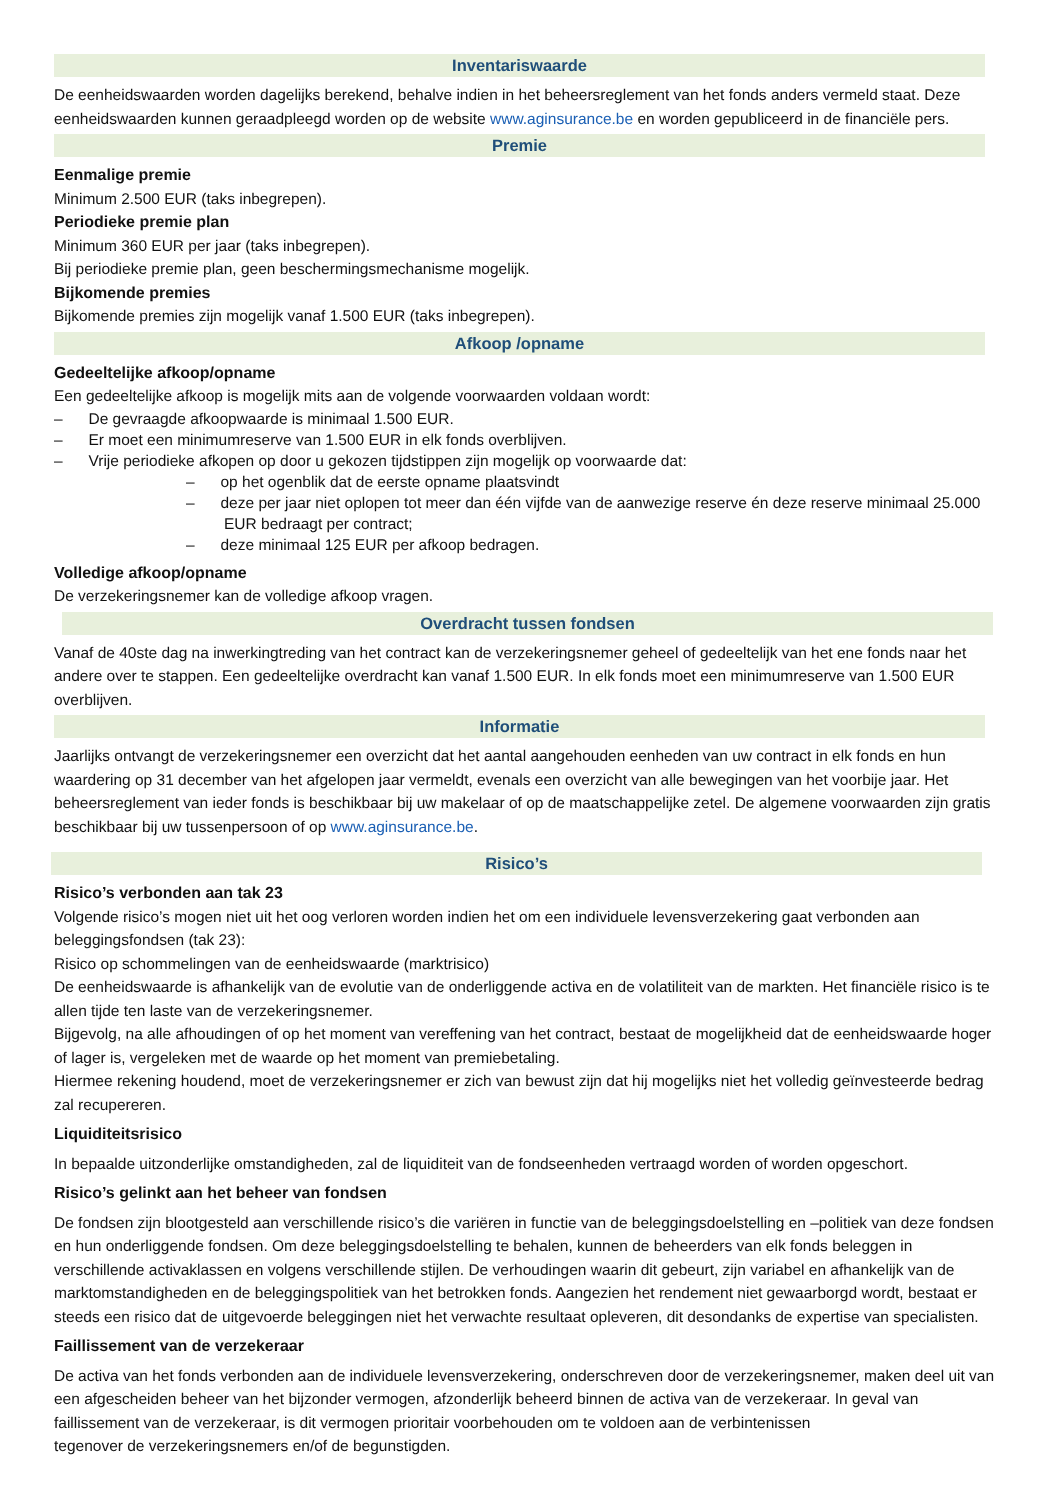Inventariswaarde
De eenheidswaarden worden dagelijks berekend, behalve indien in het beheersreglement van het fonds anders vermeld staat. Deze eenheidswaarden kunnen geraadpleegd worden op de website www.aginsurance.be en worden gepubliceerd in de financiële pers.
Premie
Eenmalige premie
Minimum 2.500 EUR (taks inbegrepen).
Periodieke premie plan
Minimum 360 EUR per jaar (taks inbegrepen).
Bij periodieke premie plan, geen beschermingsmechanisme mogelijk.
Bijkomende premies
Bijkomende premies zijn mogelijk vanaf 1.500 EUR (taks inbegrepen).
Afkoop /opname
Gedeeltelijke afkoop/opname
Een gedeeltelijke afkoop is mogelijk mits aan de volgende voorwaarden voldaan wordt:
– De gevraagde afkoopwaarde is minimaal 1.500 EUR.
– Er moet een minimumreserve van 1.500 EUR in elk fonds overblijven.
– Vrije periodieke afkopen op door u gekozen tijdstippen zijn mogelijk op voorwaarde dat:
– op het ogenblik dat de eerste opname plaatsvindt
– deze per jaar niet oplopen tot meer dan één vijfde van de aanwezige reserve én deze reserve minimaal 25.000 EUR bedraagt per contract;
– deze minimaal 125 EUR per afkoop bedragen.
Volledige afkoop/opname
De verzekeringsnemer kan de volledige afkoop vragen.
Overdracht tussen fondsen
Vanaf de 40ste dag na inwerkingtreding van het contract kan de verzekeringsnemer geheel of gedeeltelijk van het ene fonds naar het andere over te stappen. Een gedeeltelijke overdracht kan vanaf 1.500 EUR. In elk fonds moet een minimumreserve van 1.500 EUR overblijven.
Informatie
Jaarlijks ontvangt de verzekeringsnemer een overzicht dat het aantal aangehouden eenheden van uw contract in elk fonds en hun waardering op 31 december van het afgelopen jaar vermeldt, evenals een overzicht van alle bewegingen van het voorbije jaar. Het beheersreglement van ieder fonds is beschikbaar bij uw makelaar of op de maatschappelijke zetel. De algemene voorwaarden zijn gratis beschikbaar bij uw tussenpersoon of op www.aginsurance.be.
Risico’s
Risico’s verbonden aan tak 23
Volgende risico’s mogen niet uit het oog verloren worden indien het om een individuele levensverzekering gaat verbonden aan beleggingsfondsen (tak 23):
Risico op schommelingen van de eenheidswaarde (marktrisico)
De eenheidswaarde is afhankelijk van de evolutie van de onderliggende activa en de volatiliteit van de markten. Het financiële risico is te allen tijde ten laste van de verzekeringsnemer.
Bijgevolg, na alle afhoudingen of op het moment van vereffening van het contract, bestaat de mogelijkheid dat de eenheidswaarde hoger of lager is, vergeleken met de waarde op het moment van premiebetaling.
Hiermee rekening houdend, moet de verzekeringsnemer er zich van bewust zijn dat hij mogelijks niet het volledig geïnvesteerde bedrag zal recupereren.
Liquiditeitsrisico
In bepaalde uitzonderlijke omstandigheden, zal de liquiditeit van de fondseenheden vertraagd worden of worden opgeschort.
Risico’s gelinkt aan het beheer van fondsen
De fondsen zijn blootgesteld aan verschillende risico’s die variëren in functie van de beleggingsdoelstelling en –politiek van deze fondsen en hun onderliggende fondsen. Om deze beleggingsdoelstelling te behalen, kunnen de beheerders van elk fonds beleggen in verschillende activaklassen en volgens verschillende stijlen. De verhoudingen waarin dit gebeurt, zijn variabel en afhankelijk van de marktomstandigheden en de beleggingspolitiek van het betrokken fonds. Aangezien het rendement niet gewaarborgd wordt, bestaat er steeds een risico dat de uitgevoerde beleggingen niet het verwachte resultaat opleveren, dit desondanks de expertise van specialisten.
Faillissement van de verzekeraar
De activa van het fonds verbonden aan de individuele levensverzekering, onderschreven door de verzekeringsnemer, maken deel uit van een afgescheiden beheer van het bijzonder vermogen, afzonderlijk beheerd binnen de activa van de verzekeraar. In geval van faillissement van de verzekeraar, is dit vermogen prioritair voorbehouden om te voldoen aan de verbintenissen
tegenover de verzekeringsnemers en/of de begunstigden.